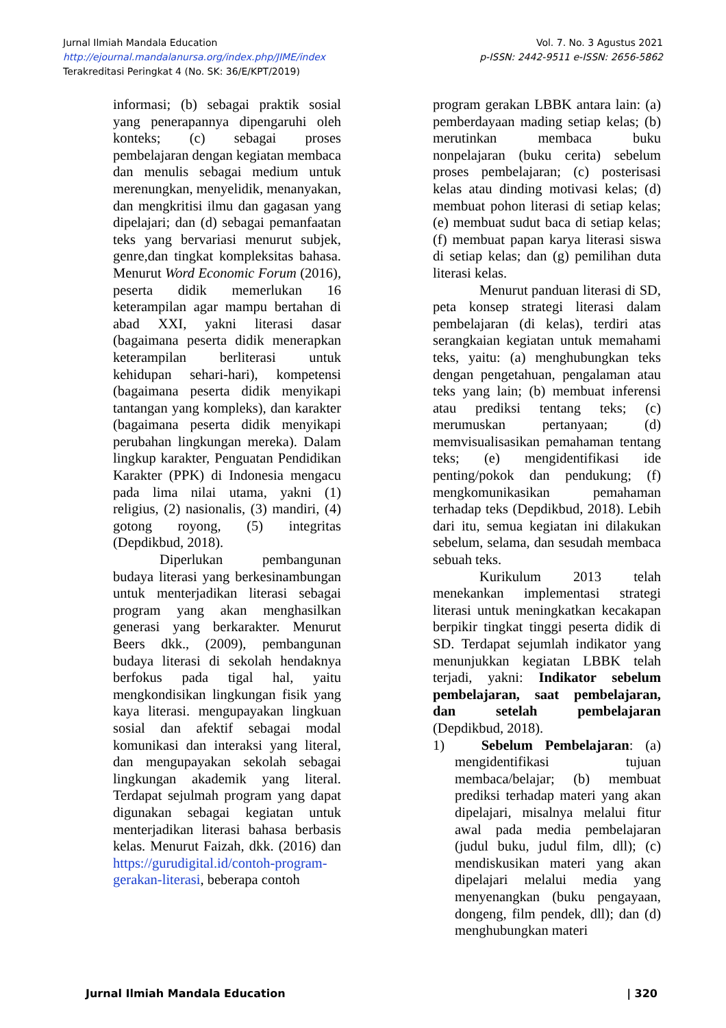Jurnal Ilmiah Mandala Education
http://ejournal.mandalanursa.org/index.php/JIME/index
Terakreditasi Peringkat 4 (No. SK: 36/E/KPT/2019)
Vol. 7. No. 3 Agustus 2021
p-ISSN: 2442-9511 e-ISSN: 2656-5862
informasi; (b) sebagai praktik sosial yang penerapannya dipengaruhi oleh konteks; (c) sebagai proses pembelajaran dengan kegiatan membaca dan menulis sebagai medium untuk merenungkan, menyelidik, menanyakan, dan mengkritisi ilmu dan gagasan yang dipelajari; dan (d) sebagai pemanfaatan teks yang bervariasi menurut subjek, genre,dan tingkat kompleksitas bahasa. Menurut Word Economic Forum (2016), peserta didik memerlukan 16 keterampilan agar mampu bertahan di abad XXI, yakni literasi dasar (bagaimana peserta didik menerapkan keterampilan berliterasi untuk kehidupan sehari-hari), kompetensi (bagaimana peserta didik menyikapi tantangan yang kompleks), dan karakter (bagaimana peserta didik menyikapi perubahan lingkungan mereka). Dalam lingkup karakter, Penguatan Pendidikan Karakter (PPK) di Indonesia mengacu pada lima nilai utama, yakni (1) religius, (2) nasionalis, (3) mandiri, (4) gotong royong, (5) integritas (Depdikbud, 2018).
Diperlukan pembangunan budaya literasi yang berkesinambungan untuk menterjadikan literasi sebagai program yang akan menghasilkan generasi yang berkarakter. Menurut Beers dkk., (2009), pembangunan budaya literasi di sekolah hendaknya berfokus pada tigal hal, yaitu mengkondisikan lingkungan fisik yang kaya literasi. mengupayakan lingkuan sosial dan afektif sebagai modal komunikasi dan interaksi yang literal, dan mengupayakan sekolah sebagai lingkungan akademik yang literal. Terdapat sejulmah program yang dapat digunakan sebagai kegiatan untuk menterjadikan literasi bahasa berbasis kelas. Menurut Faizah, dkk. (2016) dan https://gurudigital.id/contoh-program-gerakan-literasi, beberapa contoh
program gerakan LBBK antara lain: (a) pemberdayaan mading setiap kelas; (b) merutinkan membaca buku nonpelajaran (buku cerita) sebelum proses pembelajaran; (c) posterisasi kelas atau dinding motivasi kelas; (d) membuat pohon literasi di setiap kelas; (e) membuat sudut baca di setiap kelas; (f) membuat papan karya literasi siswa di setiap kelas; dan (g) pemilihan duta literasi kelas.
Menurut panduan literasi di SD, peta konsep strategi literasi dalam pembelajaran (di kelas), terdiri atas serangkaian kegiatan untuk memahami teks, yaitu: (a) menghubungkan teks dengan pengetahuan, pengalaman atau teks yang lain; (b) membuat inferensi atau prediksi tentang teks; (c) merumuskan pertanyaan; (d) memvisualisasikan pemahaman tentang teks; (e) mengidentifikasi ide penting/pokok dan pendukung; (f) mengkomunikasikan pemahaman terhadap teks (Depdikbud, 2018). Lebih dari itu, semua kegiatan ini dilakukan sebelum, selama, dan sesudah membaca sebuah teks.
Kurikulum 2013 telah menekankan implementasi strategi literasi untuk meningkatkan kecakapan berpikir tingkat tinggi peserta didik di SD. Terdapat sejumlah indikator yang menunjukkan kegiatan LBBK telah terjadi, yakni: Indikator sebelum pembelajaran, saat pembelajaran, dan setelah pembelajaran (Depdikbud, 2018).
1) Sebelum Pembelajaran: (a) mengidentifikasi tujuan membaca/belajar; (b) membuat prediksi terhadap materi yang akan dipelajari, misalnya melalui fitur awal pada media pembelajaran (judul buku, judul film, dll); (c) mendiskusikan materi yang akan dipelajari melalui media yang menyenangkan (buku pengayaan, dongeng, film pendek, dll); dan (d) menghubungkan materi
Jurnal Ilmiah Mandala Education | 320